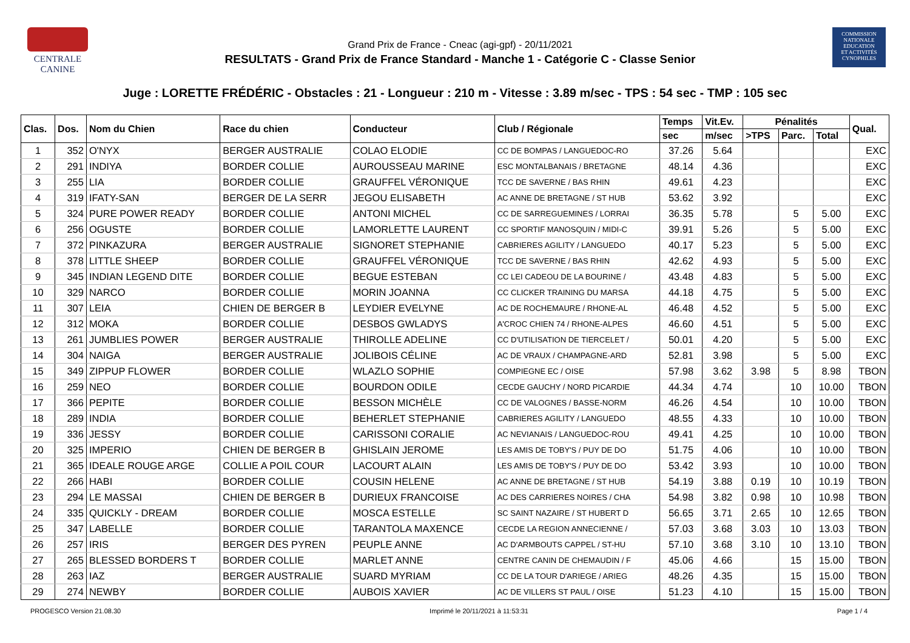CENTRALE
CANINE
Grand Prix de France - Cneac (agi-gpf) - 20/11/2021
RESULTATS - Grand Prix de France Standard - Manche 1 - Catégorie C - Classe Senior
COMMISSION
NATIONALE
EDUCATION
ET ACTIVITÉS
CYNOPHILES
Juge : LORETTE FRÉDÉRIC - Obstacles : 21 - Longueur : 210 m - Vitesse : 3.89 m/sec - TPS : 54 sec - TMP : 105 sec
| Clas. | Dos. | Nom du Chien | Race du chien | Conducteur | Club / Régionale | Temps | Vit.Ev. | Pénalités | | | Qual. |
| --- | --- | --- | --- | --- | --- | --- | --- | --- | --- | --- | --- |
| | | | | | | sec | m/sec | >TPS | Parc. | Total | |
| 1 | 352 | O'NYX | BERGER AUSTRALIE | COLAO ELODIE | CC DE BOMPAS / LANGUEDOC-RO | 37.26 | 5.64 | | | | EXC |
| 2 | 291 | INDIYA | BORDER COLLIE | AUROUSSEAU MARINE | ESC MONTALBANAIS / BRETAGNE | 48.14 | 4.36 | | | | EXC |
| 3 | 255 | LIA | BORDER COLLIE | GRAUFFEL VÉRONIQUE | TCC DE SAVERNE / BAS RHIN | 49.61 | 4.23 | | | | EXC |
| 4 | 319 | IFATY-SAN | BERGER DE LA SERR | JEGOU ELISABETH | AC ANNE DE BRETAGNE / ST HUB | 53.62 | 3.92 | | | | EXC |
| 5 | 324 | PURE POWER READY | BORDER COLLIE | ANTONI MICHEL | CC DE SARREGUEMINES / LORRAI | 36.35 | 5.78 | | 5 | 5.00 | EXC |
| 6 | 256 | OGUSTE | BORDER COLLIE | LAMORLETTE LAURENT | CC SPORTIF MANOSQUIN / MIDI-C | 39.91 | 5.26 | | 5 | 5.00 | EXC |
| 7 | 372 | PINKAZURA | BERGER AUSTRALIE | SIGNORET STEPHANIE | CABRIERES AGILITY / LANGUEDO | 40.17 | 5.23 | | 5 | 5.00 | EXC |
| 8 | 378 | LITTLE SHEEP | BORDER COLLIE | GRAUFFEL VÉRONIQUE | TCC DE SAVERNE / BAS RHIN | 42.62 | 4.93 | | 5 | 5.00 | EXC |
| 9 | 345 | INDIAN LEGEND DITE | BORDER COLLIE | BEGUE ESTEBAN | CC LEI CADEOU DE LA BOURINE / | 43.48 | 4.83 | | 5 | 5.00 | EXC |
| 10 | 329 | NARCO | BORDER COLLIE | MORIN JOANNA | CC CLICKER TRAINING DU MARSA | 44.18 | 4.75 | | 5 | 5.00 | EXC |
| 11 | 307 | LEIA | CHIEN DE BERGER B | LEYDIER EVELYNE | AC DE ROCHEMAURE / RHONE-AL | 46.48 | 4.52 | | 5 | 5.00 | EXC |
| 12 | 312 | MOKA | BORDER COLLIE | DESBOS GWLADYS | A'CROC CHIEN 74 / RHONE-ALPES | 46.60 | 4.51 | | 5 | 5.00 | EXC |
| 13 | 261 | JUMBLIES POWER | BERGER AUSTRALIE | THIROLLE ADELINE | CC D'UTILISATION DE TIERCELET / | 50.01 | 4.20 | | 5 | 5.00 | EXC |
| 14 | 304 | NAIGA | BERGER AUSTRALIE | JOLIBOIS CÉLINE | AC DE VRAUX / CHAMPAGNE-ARD | 52.81 | 3.98 | | 5 | 5.00 | EXC |
| 15 | 349 | ZIPPUP FLOWER | BORDER COLLIE | WLAZLO SOPHIE | COMPIEGNE EC / OISE | 57.98 | 3.62 | 3.98 | 5 | 8.98 | TBON |
| 16 | 259 | NEO | BORDER COLLIE | BOURDON ODILE | CECDE GAUCHY / NORD PICARDIE | 44.34 | 4.74 | | 10 | 10.00 | TBON |
| 17 | 366 | PEPITE | BORDER COLLIE | BESSON MICHÈLE | CC DE VALOGNES / BASSE-NORM | 46.26 | 4.54 | | 10 | 10.00 | TBON |
| 18 | 289 | INDIA | BORDER COLLIE | BEHERLET STEPHANIE | CABRIERES AGILITY / LANGUEDO | 48.55 | 4.33 | | 10 | 10.00 | TBON |
| 19 | 336 | JESSY | BORDER COLLIE | CARISSONI CORALIE | AC NEVIANAIS / LANGUEDOC-ROU | 49.41 | 4.25 | | 10 | 10.00 | TBON |
| 20 | 325 | IMPERIO | CHIEN DE BERGER B | GHISLAIN JEROME | LES AMIS DE TOBY'S / PUY DE DO | 51.75 | 4.06 | | 10 | 10.00 | TBON |
| 21 | 365 | IDEALE ROUGE ARGE | COLLIE A POIL COUR | LACOURT ALAIN | LES AMIS DE TOBY'S / PUY DE DO | 53.42 | 3.93 | | 10 | 10.00 | TBON |
| 22 | 266 | HABI | BORDER COLLIE | COUSIN HELENE | AC ANNE DE BRETAGNE / ST HUB | 54.19 | 3.88 | 0.19 | 10 | 10.19 | TBON |
| 23 | 294 | LE MASSAI | CHIEN DE BERGER B | DURIEUX FRANCOISE | AC DES CARRIERES NOIRES / CHA | 54.98 | 3.82 | 0.98 | 10 | 10.98 | TBON |
| 24 | 335 | QUICKLY - DREAM | BORDER COLLIE | MOSCA ESTELLE | SC SAINT NAZAIRE / ST HUBERT D | 56.65 | 3.71 | 2.65 | 10 | 12.65 | TBON |
| 25 | 347 | LABELLE | BORDER COLLIE | TARANTOLA MAXENCE | CECDE LA REGION ANNECIENNE / | 57.03 | 3.68 | 3.03 | 10 | 13.03 | TBON |
| 26 | 257 | IRIS | BERGER DES PYREN | PEUPLE ANNE | AC D'ARMBOUTS CAPPEL / ST-HU | 57.10 | 3.68 | 3.10 | 10 | 13.10 | TBON |
| 27 | 265 | BLESSED BORDERS T | BORDER COLLIE | MARLET ANNE | CENTRE CANIN DE CHEMAUDIN / F | 45.06 | 4.66 | | 15 | 15.00 | TBON |
| 28 | 263 | IAZ | BERGER AUSTRALIE | SUARD MYRIAM | CC DE LA TOUR D'ARIEGE / ARIEG | 48.26 | 4.35 | | 15 | 15.00 | TBON |
| 29 | 274 | NEWBY | BORDER COLLIE | AUBOIS XAVIER | AC DE VILLERS ST PAUL / OISE | 51.23 | 4.10 | | 15 | 15.00 | TBON |
PROGESCO Version 21.08.30 Imprimé le 20/11/2021 à 11:53:31 Page 1 / 4